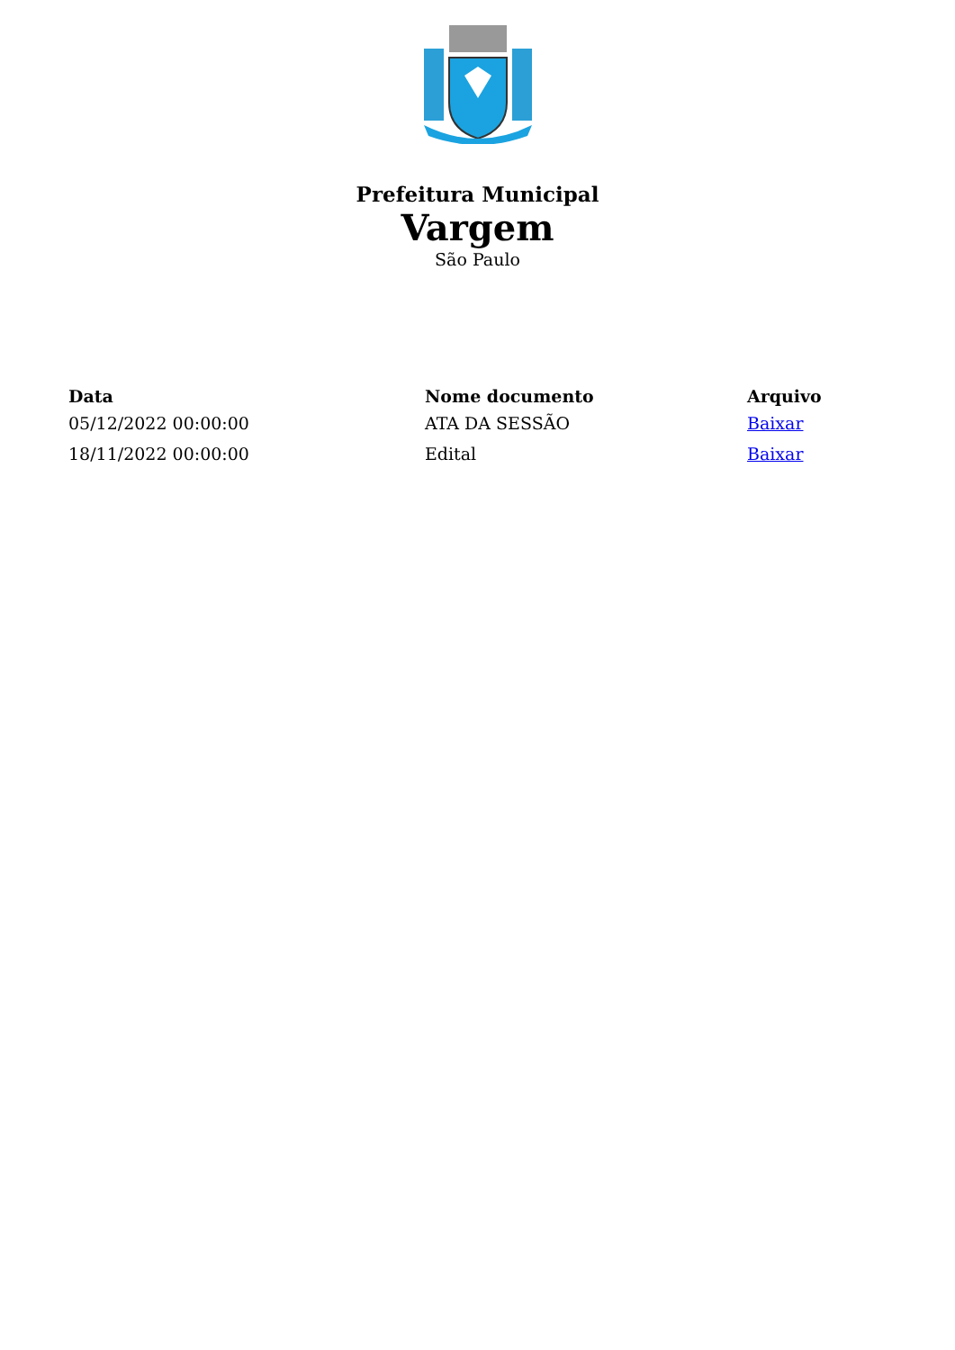Prefeitura Municipal
Vargem
São Paulo
| Data | Nome documento | Arquivo |
| --- | --- | --- |
| 05/12/2022 00:00:00 | ATA DA SESSÃO | Baixar |
| 18/11/2022 00:00:00 | Edital | Baixar |